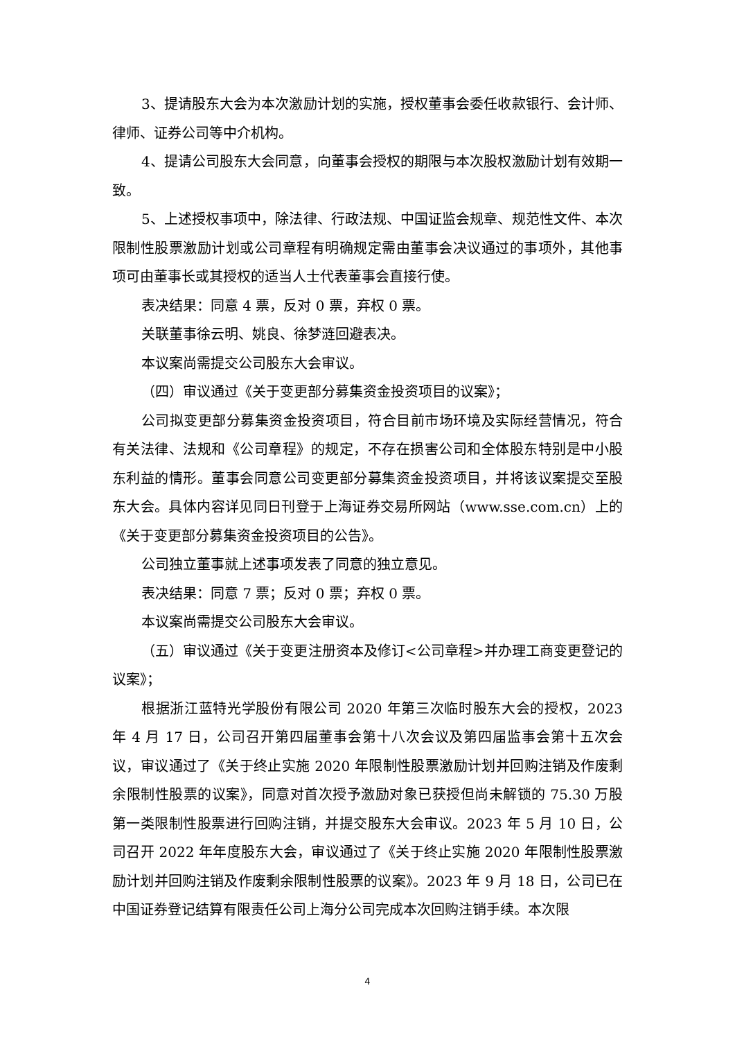3、提请股东大会为本次激励计划的实施，授权董事会委任收款银行、会计师、律师、证券公司等中介机构。
4、提请公司股东大会同意，向董事会授权的期限与本次股权激励计划有效期一致。
5、上述授权事项中，除法律、行政法规、中国证监会规章、规范性文件、本次限制性股票激励计划或公司章程有明确规定需由董事会决议通过的事项外，其他事项可由董事长或其授权的适当人士代表董事会直接行使。
表决结果：同意 4 票，反对 0 票，弃权 0 票。
关联董事徐云明、姚良、徐梦涟回避表决。
本议案尚需提交公司股东大会审议。
（四）审议通过《关于变更部分募集资金投资项目的议案》；
公司拟变更部分募集资金投资项目，符合目前市场环境及实际经营情况，符合有关法律、法规和《公司章程》的规定，不存在损害公司和全体股东特别是中小股东利益的情形。董事会同意公司变更部分募集资金投资项目，并将该议案提交至股东大会。具体内容详见同日刊登于上海证券交易所网站（www.sse.com.cn）上的《关于变更部分募集资金投资项目的公告》。
公司独立董事就上述事项发表了同意的独立意见。
表决结果：同意 7 票；反对 0 票；弃权 0 票。
本议案尚需提交公司股东大会审议。
（五）审议通过《关于变更注册资本及修订<公司章程>并办理工商变更登记的议案》；
根据浙江蓝特光学股份有限公司 2020 年第三次临时股东大会的授权，2023 年 4 月 17 日，公司召开第四届董事会第十八次会议及第四届监事会第十五次会议，审议通过了《关于终止实施 2020 年限制性股票激励计划并回购注销及作废剩余限制性股票的议案》，同意对首次授予激励对象已获授但尚未解锁的 75.30 万股第一类限制性股票进行回购注销，并提交股东大会审议。2023 年 5 月 10 日，公司召开 2022 年年度股东大会，审议通过了《关于终止实施 2020 年限制性股票激励计划并回购注销及作废剩余限制性股票的议案》。2023 年 9 月 18 日，公司已在中国证券登记结算有限责任公司上海分公司完成本次回购注销手续。本次限
4